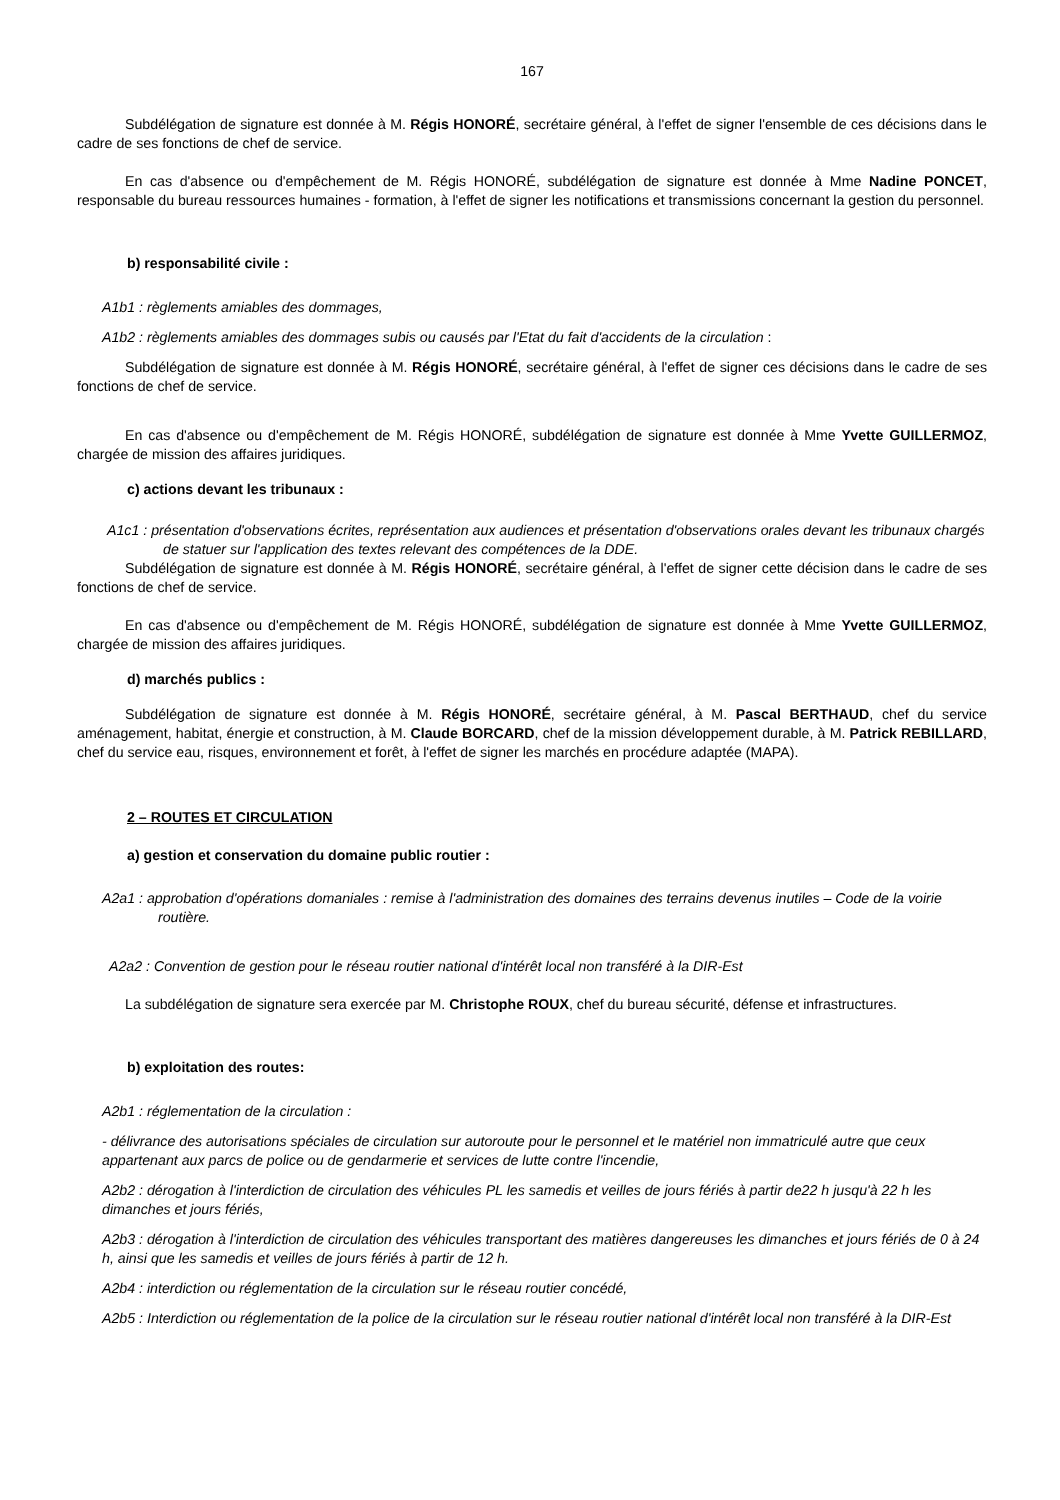167
Subdélégation de signature est donnée à M. Régis HONORÉ, secrétaire général, à l'effet de signer l'ensemble de ces décisions dans le cadre de ses fonctions de chef de service.
En cas d'absence ou d'empêchement de M. Régis HONORÉ, subdélégation de signature est donnée à Mme Nadine PONCET, responsable du bureau ressources humaines - formation, à l'effet de signer les notifications et transmissions concernant la gestion du personnel.
b) responsabilité civile :
A1b1 : règlements amiables des dommages,
A1b2 : règlements amiables des dommages subis ou causés par l'Etat du fait d'accidents de la circulation :
Subdélégation de signature est donnée à M. Régis HONORÉ, secrétaire général, à l'effet de signer ces décisions dans le cadre de ses fonctions de chef de service.
En cas d'absence ou d'empêchement de M. Régis HONORÉ, subdélégation de signature est donnée à Mme Yvette GUILLERMOZ, chargée de mission des affaires juridiques.
c) actions devant les tribunaux :
A1c1 : présentation d'observations écrites, représentation aux audiences et présentation d'observations orales devant les tribunaux chargés de statuer sur l'application des textes relevant des compétences de la DDE.
Subdélégation de signature est donnée à M. Régis HONORÉ, secrétaire général, à l'effet de signer cette décision dans le cadre de ses fonctions de chef de service.
En cas d'absence ou d'empêchement de M. Régis HONORÉ, subdélégation de signature est donnée à Mme Yvette GUILLERMOZ, chargée de mission des affaires juridiques.
d) marchés publics :
Subdélégation de signature est donnée à M. Régis HONORÉ, secrétaire général, à M. Pascal BERTHAUD, chef du service aménagement, habitat, énergie et construction, à M. Claude BORCARD, chef de la mission développement durable, à M. Patrick REBILLARD, chef du service eau, risques, environnement et forêt, à l'effet de signer les marchés en procédure adaptée (MAPA).
2 – ROUTES ET CIRCULATION
a) gestion et conservation du domaine public routier :
A2a1 : approbation d'opérations domaniales : remise à l'administration des domaines des terrains devenus inutiles – Code de la voirie routière.
A2a2 : Convention de gestion pour le réseau routier national d'intérêt local non transféré à la DIR-Est
La subdélégation de signature sera exercée par M. Christophe ROUX, chef du bureau sécurité, défense et infrastructures.
b) exploitation des routes:
A2b1 : réglementation de la circulation :
- délivrance des autorisations spéciales de circulation sur autoroute pour le personnel et le matériel non immatriculé autre que ceux appartenant aux parcs de police ou de gendarmerie et services de lutte contre l'incendie,
A2b2 : dérogation à l'interdiction de circulation des véhicules PL les samedis et veilles de jours fériés à partir de22 h jusqu'à 22 h les dimanches et jours fériés,
A2b3 : dérogation à l'interdiction de circulation des véhicules transportant des matières dangereuses les dimanches et jours fériés de 0 à 24 h, ainsi que les samedis et veilles de jours fériés à partir de 12 h.
A2b4 : interdiction ou réglementation de la circulation sur le réseau routier concédé,
A2b5 : Interdiction ou réglementation de la police de la circulation sur le réseau routier national d'intérêt local non transféré à la DIR-Est